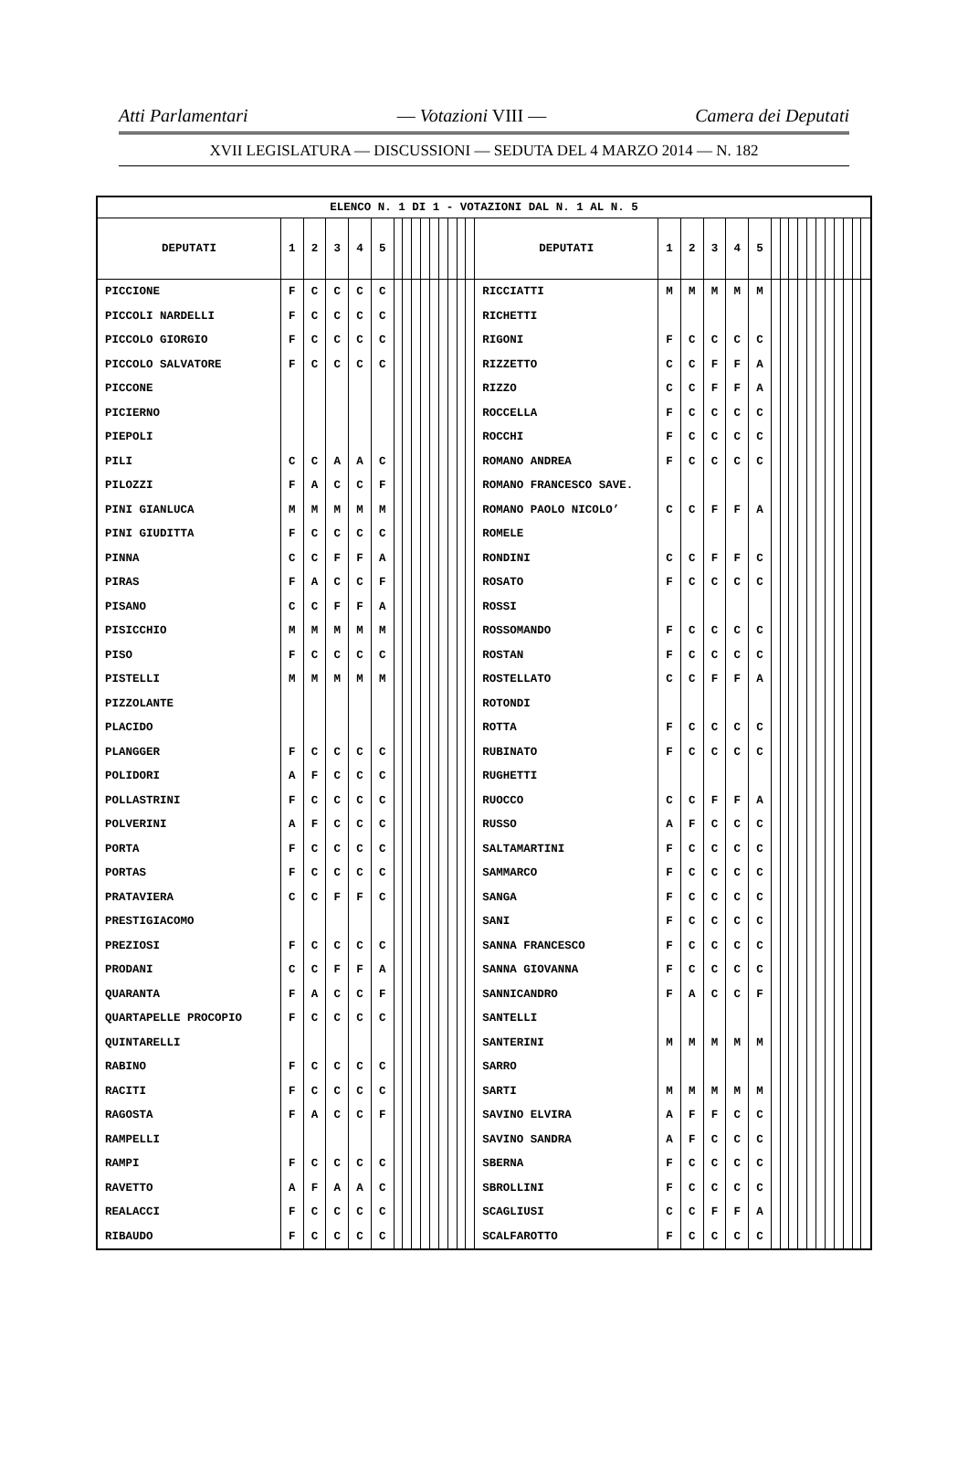Atti Parlamentari — Votazioni VIII — Camera dei Deputati
XVII LEGISLATURA — DISCUSSIONI — SEDUTA DEL 4 MARZO 2014 — N. 182
| ELENCO N. 1 DI 1 - VOTAZIONI DAL N. 1 AL N. 5 | | | | | | | | | | | | | | | | | | | | | | | | | | | | | | | |
| --- | --- | --- | --- | --- | --- | --- | --- | --- | --- | --- | --- | --- | --- | --- | --- | --- | --- | --- | --- | --- | --- | --- | --- | --- | --- | --- | --- | --- | --- | --- | --- |
| DEPUTATI | 1 | 2 | 3 | 4 | 5 | | | | | | | | | | DEPUTATI | 1 | 2 | 3 | 4 | 5 | | | | | | | | | | | |
| PICCIONE | F | C | C | C | C | | | | | | | | | | RICCIATTI | M | M | M | M | M | | | | | | | | | | | |
| PICCOLI NARDELLI | F | C | C | C | C | | | | | | | | | | RICHETTI | | | | | | | | | | | | | | | | |
| PICCOLO GIORGIO | F | C | C | C | C | | | | | | | | | | RIGONI | F | C | C | C | C | | | | | | | | | | | |
| PICCOLO SALVATORE | F | C | C | C | C | | | | | | | | | | RIZZETTO | C | C | F | F | A | | | | | | | | | | | |
| PICCONE | | | | | | | | | | | | | | | RIZZO | C | C | F | F | A | | | | | | | | | | | |
| PICIERNO | | | | | | | | | | | | | | | ROCCELLA | F | C | C | C | C | | | | | | | | | | | |
| PIEPOLI | | | | | | | | | | | | | | | ROCCHI | F | C | C | C | C | | | | | | | | | | | |
| PILI | C | C | A | A | C | | | | | | | | | | ROMANO ANDREA | F | C | C | C | C | | | | | | | | | | | |
| PILOZZI | F | A | C | C | F | | | | | | | | | | ROMANO FRANCESCO SAVE. | | | | | | | | | | | | | | | | |
| PINI GIANLUCA | M | M | M | M | M | | | | | | | | | | ROMANO PAOLO NICOLO’ | C | C | F | F | A | | | | | | | | | | | |
| PINI GIUDITTA | F | C | C | C | C | | | | | | | | | | ROMELE | | | | | | | | | | | | | | | | |
| PINNA | C | C | F | F | A | | | | | | | | | | RONDINI | C | C | F | F | C | | | | | | | | | | | |
| PIRAS | F | A | C | C | F | | | | | | | | | | ROSATO | F | C | C | C | C | | | | | | | | | | | |
| PISANO | C | C | F | F | A | | | | | | | | | | ROSSI | | | | | | | | | | | | | | | | |
| PISICCHIO | M | M | M | M | M | | | | | | | | | | ROSSOMANDO | F | C | C | C | C | | | | | | | | | | | |
| PISO | F | C | C | C | C | | | | | | | | | | ROSTAN | F | C | C | C | C | | | | | | | | | | | |
| PISTELLI | M | M | M | M | M | | | | | | | | | | ROSTELLATO | C | C | F | F | A | | | | | | | | | | | |
| PIZZOLANTE | | | | | | | | | | | | | | | ROTONDI | | | | | | | | | | | | | | | | |
| PLACIDO | | | | | | | | | | | | | | | ROTTA | F | C | C | C | C | | | | | | | | | | | |
| PLANGGER | F | C | C | C | C | | | | | | | | | | RUBINATO | F | C | C | C | C | | | | | | | | | | | |
| POLIDORI | A | F | C | C | C | | | | | | | | | | RUGHETTI | | | | | | | | | | | | | | | | |
| POLLASTRINI | F | C | C | C | C | | | | | | | | | | RUOCCO | C | C | F | F | A | | | | | | | | | | | |
| POLVERINI | A | F | C | C | C | | | | | | | | | | RUSSO | A | F | C | C | C | | | | | | | | | | | |
| PORTA | F | C | C | C | C | | | | | | | | | | SALTAMARTINI | F | C | C | C | C | | | | | | | | | | | |
| PORTAS | F | C | C | C | C | | | | | | | | | | SAMMARCO | F | C | C | C | C | | | | | | | | | | | |
| PRATAVIERA | C | C | F | F | C | | | | | | | | | | SANGA | F | C | C | C | C | | | | | | | | | | | |
| PRESTIGIACOMO | | | | | | | | | | | | | | | SANI | F | C | C | C | C | | | | | | | | | | | |
| PREZIOSI | F | C | C | C | C | | | | | | | | | | SANNA FRANCESCO | F | C | C | C | C | | | | | | | | | | | |
| PRODANI | C | C | F | F | A | | | | | | | | | | SANNA GIOVANNA | F | C | C | C | C | | | | | | | | | | | |
| QUARANTA | F | A | C | C | F | | | | | | | | | | SANNICANDRO | F | A | C | C | F | | | | | | | | | | | |
| QUARTAPELLE PROCOPIO | F | C | C | C | C | | | | | | | | | | SANTELLI | | | | | | | | | | | | | | | | |
| QUINTARELLI | | | | | | | | | | | | | | | SANTERINI | M | M | M | M | M | | | | | | | | | | | |
| RABINO | F | C | C | C | C | | | | | | | | | | SARRO | | | | | | | | | | | | | | | | |
| RACITI | F | C | C | C | C | | | | | | | | | | SARTI | M | M | M | M | M | | | | | | | | | | | |
| RAGOSTA | F | A | C | C | F | | | | | | | | | | SAVINO ELVIRA | A | F | F | C | C | | | | | | | | | | | |
| RAMPELLI | | | | | | | | | | | | | | | SAVINO SANDRA | A | F | C | C | C | | | | | | | | | | | |
| RAMPI | F | C | C | C | C | | | | | | | | | | SBERNA | F | C | C | C | C | | | | | | | | | | | |
| RAVETTO | A | F | A | A | C | | | | | | | | | | SBROLLINI | F | C | C | C | C | | | | | | | | | | | |
| REALACCI | F | C | C | C | C | | | | | | | | | | SCAGLIUSI | C | C | F | F | A | | | | | | | | | | | |
| RIBAUDO | F | C | C | C | C | | | | | | | | | | SCALFAROTTO | F | C | C | C | C | | | | | | | | | | | |